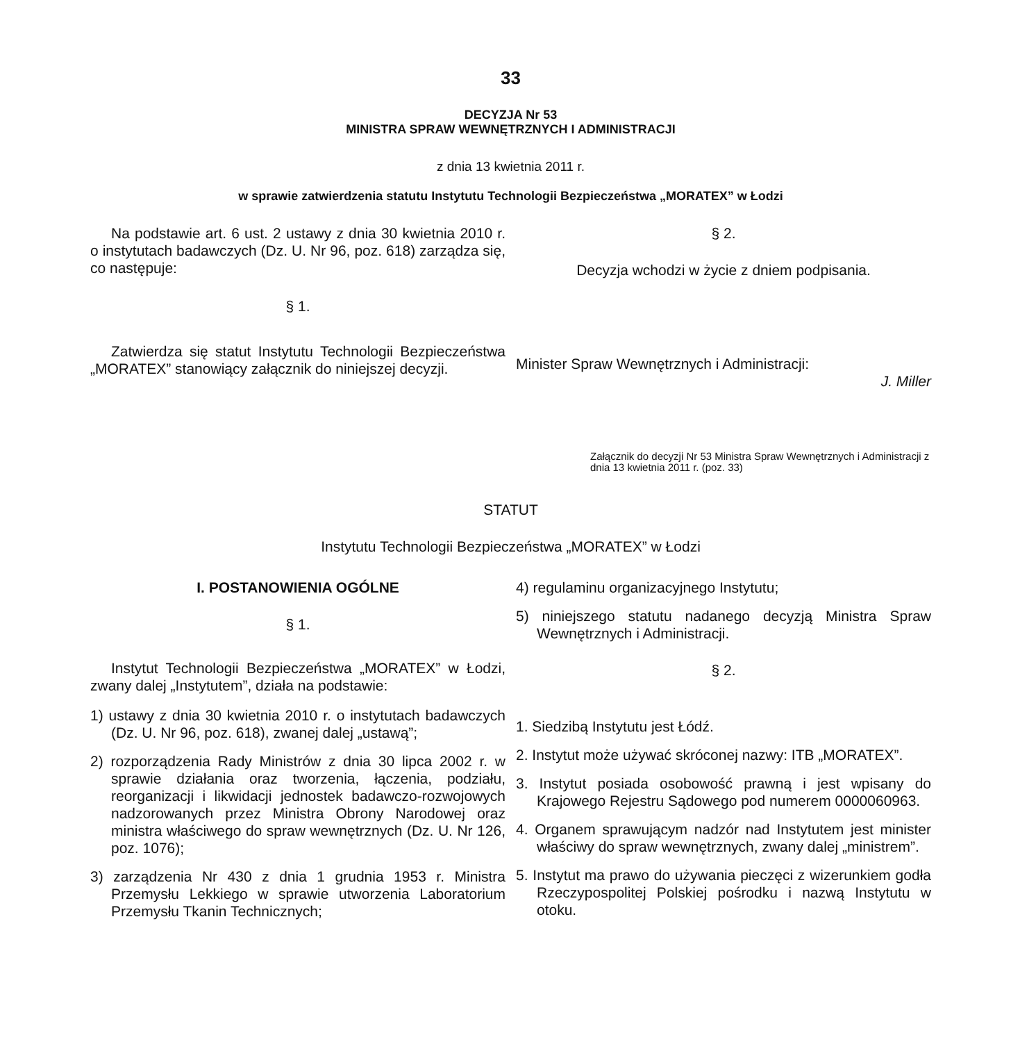33
DECYZJA Nr 53
MINISTRA SPRAW WEWNĘTRZNYCH I ADMINISTRACJI
z dnia 13 kwietnia 2011 r.
w sprawie zatwierdzenia statutu Instytutu Technologii Bezpieczeństwa „MORATEX” w Łodzi
Na podstawie art. 6 ust. 2 ustawy z dnia 30 kwietnia 2010 r. o instytutach badawczych (Dz. U. Nr 96, poz. 618) zarządza się, co następuje:
§ 1.
Zatwierdza się statut Instytutu Technologii Bezpieczeństwa „MORATEX” stanowiący załącznik do niniejszej decyzji.
§ 2.
Decyzja wchodzi w życie z dniem podpisania.
Minister Spraw Wewnętrznych i Administracji:
J. Miller
Załącznik do decyzji Nr 53 Ministra Spraw Wewnętrznych i Administracji z dnia 13 kwietnia 2011 r. (poz. 33)
STATUT
Instytutu Technologii Bezpieczeństwa „MORATEX” w Łodzi
I. POSTANOWIENIA OGÓLNE
§ 1.
Instytut Technologii Bezpieczeństwa „MORATEX” w Łodzi, zwany dalej „Instytutem”, działa na podstawie:
1) ustawy z dnia 30 kwietnia 2010 r. o instytutach badawczych (Dz. U. Nr 96, poz. 618), zwanej dalej „ustawą”;
2) rozporządzenia Rady Ministrów z dnia 30 lipca 2002 r. w sprawie działania oraz tworzenia, łączenia, podziału, reorganizacji i likwidacji jednostek badawczo-rozwojowych nadzorowanych przez Ministra Obrony Narodowej oraz ministra właściwego do spraw wewnętrznych (Dz. U. Nr 126, poz. 1076);
3) zarządzenia Nr 430 z dnia 1 grudnia 1953 r. Ministra Przemysłu Lekkiego w sprawie utworzenia Laboratorium Przemysłu Tkanin Technicznych;
4) regulaminu organizacyjnego Instytutu;
5) niniejszego statutu nadanego decyzją Ministra Spraw Wewnętrznych i Administracji.
§ 2.
1. Siedzibą Instytutu jest Łódź.
2. Instytut może używać skróconej nazwy: ITB „MORATEX”.
3. Instytut posiada osobowość prawną i jest wpisany do Krajowego Rejestru Sądowego pod numerem 0000060963.
4. Organem sprawującym nadzór nad Instytutem jest minister właściwy do spraw wewnętrznych, zwany dalej „ministrem”.
5. Instytut ma prawo do używania pieczęci z wizerunkiem godła Rzeczypospolitej Polskiej pośrodku i nazwą Instytutu w otoku.